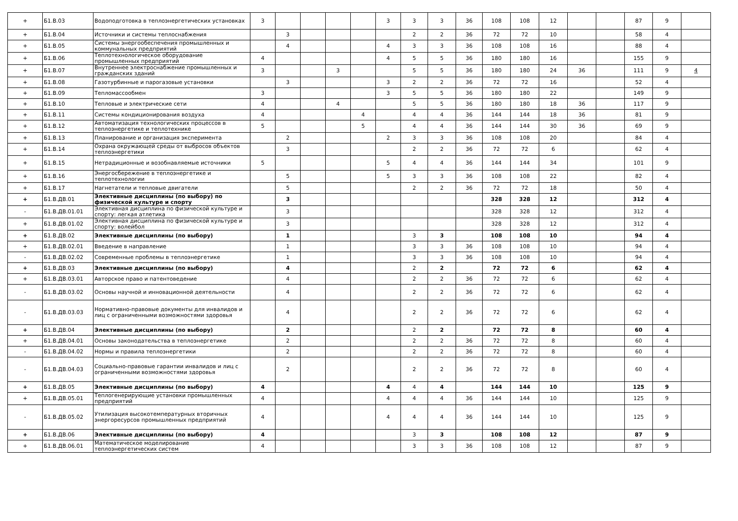| + | Б1.В.03 | Водоподготовка в теплоэнергетических установках | 3 | | | | | 3 | 3 | 3 | 36 | 108 | 108 | 12 | | | 87 | 9 | |
| + | Б1.В.04 | Источники и системы теплоснабжения | | 3 | | | | | 2 | 2 | 36 | 72 | 72 | 10 | | | 58 | 4 | |
| + | Б1.В.05 | Системы энергообеспечения промышленных и коммунальных предприятий | | 4 | | | | 4 | 3 | 3 | 36 | 108 | 108 | 16 | | | 88 | 4 | |
| + | Б1.В.06 | Теплотехнологическое оборудование промышленных предприятий | 4 | | | | | 4 | 5 | 5 | 36 | 180 | 180 | 16 | | | 155 | 9 | |
| + | Б1.В.07 | Внутреннее электроснабжение промышленных и гражданских зданий | 3 | | | 3 | | | 5 | 5 | 36 | 180 | 180 | 24 | 36 | | 111 | 9 | 4 |
| + | Б1.В.08 | Газотурбинные и парогазовые установки | | 3 | | | | 3 | 2 | 2 | 36 | 72 | 72 | 16 | | | 52 | 4 | |
| + | Б1.В.09 | Тепломассообмен | 3 | | | | | 3 | 5 | 5 | 36 | 180 | 180 | 22 | | | 149 | 9 | |
| + | Б1.В.10 | Тепловые и электрические сети | 4 | | | 4 | | | 5 | 5 | 36 | 180 | 180 | 18 | 36 | | 117 | 9 | |
| + | Б1.В.11 | Системы кондиционирования воздуха | 4 | | | | 4 | | 4 | 4 | 36 | 144 | 144 | 18 | 36 | | 81 | 9 | |
| + | Б1.В.12 | Автоматизация технологических процессов в теплоэнергетике и теплотехнике | 5 | | | | 5 | | 4 | 4 | 36 | 144 | 144 | 30 | 36 | | 69 | 9 | |
| + | Б1.В.13 | Планирование и организация эксперимента | | 2 | | | | 2 | 3 | 3 | 36 | 108 | 108 | 20 | | | 84 | 4 | |
| + | Б1.В.14 | Охрана окружающей среды от выбросов объектов теплоэнергетики | | 3 | | | | | 2 | 2 | 36 | 72 | 72 | 6 | | | 62 | 4 | |
| + | Б1.В.15 | Нетрадиционные и возобнавляемые источники | 5 | | | | | 5 | 4 | 4 | 36 | 144 | 144 | 34 | | | 101 | 9 | |
| + | Б1.В.16 | Энергосбережение в теплоэнергетике и теплотехнологии | | 5 | | | | 5 | 3 | 3 | 36 | 108 | 108 | 22 | | | 82 | 4 | |
| + | Б1.В.17 | Нагнетатели и тепловые двигатели | | 5 | | | | | 2 | 2 | 36 | 72 | 72 | 18 | | | 50 | 4 | |
| + | Б1.В.ДВ.01 | Элективные дисциплины (по выбору) по физической культуре и спорту | | 3 | | | | | | | | 328 | 328 | 12 | | | 312 | 4 | |
| - | Б1.В.ДВ.01.01 | Элективная дисциплина по физической культуре и спорту: легкая атлетика | | 3 | | | | | | | | 328 | 328 | 12 | | | 312 | 4 | |
| + | Б1.В.ДВ.01.02 | Элективная дисциплина по физической культуре и спорту: волейбол | | 3 | | | | | | | | 328 | 328 | 12 | | | 312 | 4 | |
| + | Б1.В.ДВ.02 | Элективные дисциплины (по выбору) | | 1 | | | | | 3 | 3 | | 108 | 108 | 10 | | | 94 | 4 | |
| + | Б1.В.ДВ.02.01 | Введение в направление | | 1 | | | | | 3 | 3 | 36 | 108 | 108 | 10 | | | 94 | 4 | |
| - | Б1.В.ДВ.02.02 | Современные проблемы в теплоэнергетике | | 1 | | | | | 3 | 3 | 36 | 108 | 108 | 10 | | | 94 | 4 | |
| + | Б1.В.ДВ.03 | Элективные дисциплины (по выбору) | | 4 | | | | | 2 | 2 | | 72 | 72 | 6 | | | 62 | 4 | |
| + | Б1.В.ДВ.03.01 | Авторское право и патентоведение | | 4 | | | | | 2 | 2 | 36 | 72 | 72 | 6 | | | 62 | 4 | |
| - | Б1.В.ДВ.03.02 | Основы научной и инновационной деятельности | | 4 | | | | | 2 | 2 | 36 | 72 | 72 | 6 | | | 62 | 4 | |
| - | Б1.В.ДВ.03.03 | Нормативно-правовые документы для инвалидов и лиц с ограниченными возможностями здоровья | | 4 | | | | | 2 | 2 | 36 | 72 | 72 | 6 | | | 62 | 4 | |
| + | Б1.В.ДВ.04 | Элективные дисциплины (по выбору) | | 2 | | | | | 2 | 2 | | 72 | 72 | 8 | | | 60 | 4 | |
| + | Б1.В.ДВ.04.01 | Основы законодательства в теплоэнергетике | | 2 | | | | | 2 | 2 | 36 | 72 | 72 | 8 | | | 60 | 4 | |
| - | Б1.В.ДВ.04.02 | Нормы и правила теплоэнергетики | | 2 | | | | | 2 | 2 | 36 | 72 | 72 | 8 | | | 60 | 4 | |
| - | Б1.В.ДВ.04.03 | Социально-правовые гарантии инвалидов и лиц с ограниченными возможностями здоровья | | 2 | | | | | 2 | 2 | 36 | 72 | 72 | 8 | | | 60 | 4 | |
| + | Б1.В.ДВ.05 | Элективные дисциплины (по выбору) | 4 | | | | | 4 | 4 | 4 | | 144 | 144 | 10 | | | 125 | 9 | |
| + | Б1.В.ДВ.05.01 | Теплогенерирующие установки промышленных предприятий | 4 | | | | | 4 | 4 | 4 | 36 | 144 | 144 | 10 | | | 125 | 9 | |
| - | Б1.В.ДВ.05.02 | Утилизация высокотемпературных вторичных энергоресурсов промышленных предприятий | 4 | | | | | 4 | 4 | 4 | 36 | 144 | 144 | 10 | | | 125 | 9 | |
| + | Б1.В.ДВ.06 | Элективные дисциплины (по выбору) | 4 | | | | | | 3 | 3 | | 108 | 108 | 12 | | | 87 | 9 | |
| + | Б1.В.ДВ.06.01 | Математическое моделирование теплоэнергетических систем | 4 | | | | | | 3 | 3 | 36 | 108 | 108 | 12 | | | 87 | 9 | |